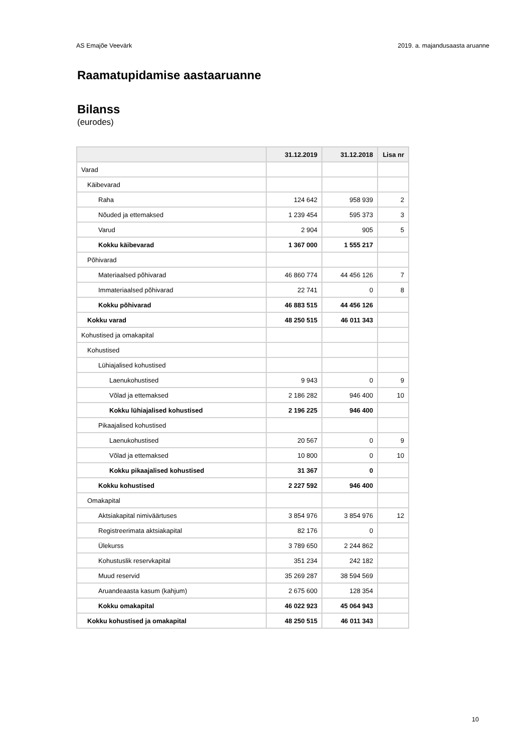AS Emajõe Veevärk 2019. a. majandusaasta aruanne
Raamatupidamise aastaaruanne
Bilanss
(eurodes)
| | 31.12.2019 | 31.12.2018 | Lisa nr |
| --- | --- | --- | --- |
| Varad | | | |
| Käibevarad | | | |
| Raha | 124 642 | 958 939 | 2 |
| Nõuded ja ettemaksed | 1 239 454 | 595 373 | 3 |
| Varud | 2 904 | 905 | 5 |
| Kokku käibevarad | 1 367 000 | 1 555 217 | |
| Põhivarad | | | |
| Materiaalsed põhivarad | 46 860 774 | 44 456 126 | 7 |
| Immateriaalsed põhivarad | 22 741 | 0 | 8 |
| Kokku põhivarad | 46 883 515 | 44 456 126 | |
| Kokku varad | 48 250 515 | 46 011 343 | |
| Kohustised ja omakapital | | | |
| Kohustised | | | |
| Lühiajalised kohustised | | | |
| Laenukohustised | 9 943 | 0 | 9 |
| Võlad ja ettemaksed | 2 186 282 | 946 400 | 10 |
| Kokku lühiajalised kohustised | 2 196 225 | 946 400 | |
| Pikaajalised kohustised | | | |
| Laenukohustised | 20 567 | 0 | 9 |
| Võlad ja ettemaksed | 10 800 | 0 | 10 |
| Kokku pikaajalised kohustised | 31 367 | 0 | |
| Kokku kohustised | 2 227 592 | 946 400 | |
| Omakapital | | | |
| Aktsiakapital nimiväärtuses | 3 854 976 | 3 854 976 | 12 |
| Registreerimata aktsiakapital | 82 176 | 0 | |
| Ülekurss | 3 789 650 | 2 244 862 | |
| Kohustuslik reservkapital | 351 234 | 242 182 | |
| Muud reservid | 35 269 287 | 38 594 569 | |
| Aruandeaasta kasum (kahjum) | 2 675 600 | 128 354 | |
| Kokku omakapital | 46 022 923 | 45 064 943 | |
| Kokku kohustised ja omakapital | 48 250 515 | 46 011 343 | |
10